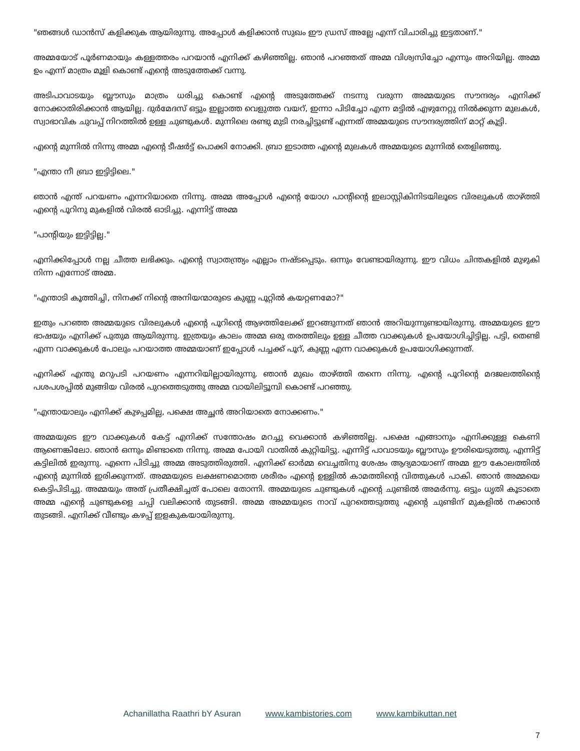"ഞങ്ങൾ ഡാൻസ് കളിക്കുക ആയിരുന്നു. അപ്പോൾ കളിക്കാൻ സുഖം ഈ ഡ്രസ് അല്ലേ എന്ന് വിചാരിച്ചു ഇട്ടതാണ്."
അമ്മയോട് പൂർണമായും കള്ളത്തരം പറയാൻ എനിക്ക് കഴിഞ്ഞില്ല. ഞാൻ പറഞ്ഞത് അമ്മ വിശ്വസിച്ചോ എന്നും അറിയില്ല. അമ്മ ഉം എന്ന് മാത്രം മൂളി കൊണ്ട് എന്റെ അടുത്തേക്ക് വന്നു.
അടിപാവാടയും ബ്ലൗസും മാത്രം ധരിച്ചു കൊണ്ട് എന്റെ അടുത്തേക്ക് നടന്നു വരുന്ന അമ്മയുടെ സൗന്ദര്യം എനിക്ക് നോക്കാതിരിക്കാൻ ആയില്ല. ദുർമേദസ് ഒട്ടും ഇല്ലാത്ത വെളുത്ത വയറ്, ഇന്നാ പിടിച്ചോ എന്ന മട്ടിൽ എഴുനേറ്റു നിൽക്കുന്ന മുലകൾ, സ്വാഭാവിക ചുവപ്പ് നിറത്തിൽ ഉള്ള ചുണ്ടുകൾ. മുന്നിലെ രണ്ടു മുടി നരച്ചിട്ടുണ്ട് എന്നത് അമ്മയുടെ സൗന്ദര്യത്തിന് മാറ്റ് കൂട്ടി.
എന്റെ മുന്നിൽ നിന്നു അമ്മ എന്റെ ടീഷർട്ട് പൊക്കി നോക്കി. ബ്രാ ഇടാത്ത എന്റെ മുലകൾ അമ്മയുടെ മുന്നിൽ തെളിഞ്ഞു.
"എന്താ നീ ബ്രാ ഇട്ടിട്ടിലെ."
ഞാൻ എന്ത് പറയണം എന്നറിയാതെ നിന്നു. അമ്മ അപ്പോൾ എന്റെ യോഗ പാന്റിന്റെ ഇലാസ്റ്റികിനിടയിലൂടെ വിരലുകൾ താഴ്ത്തി എന്റെ പൂറിനു മുകളിൽ വിരൽ ഓടിച്ചു. എന്നിട്ട് അമ്മ
"പാന്റിയും ഇട്ടിട്ടില്ല."
എനിക്കിപ്പോൾ നല്ല ചീത്ത ലഭിക്കും. എന്റെ സ്വാതന്ത്ര്യം എല്ലാം നഷ്ടപ്പെടും. ഒന്നും വേണ്ടായിരുന്നു. ഈ വിധം ചിന്തകളിൽ മുഴുകി നിന്ന എന്നോട് അമ്മ.
"എന്താടി കൂത്തിച്ചി, നിനക്ക് നിന്റെ അനിയന്മാരുടെ കുണ്ണ പൂറ്റിൽ കയറ്റണമോ?"
ഇതും പറഞ്ഞ അമ്മയുടെ വിരലുകൾ എന്റെ പൂറിന്റെ ആഴത്തിലേക്ക് ഇറങ്ങുന്നത് ഞാൻ അറിയുന്നുണ്ടായിരുന്നു. അമ്മയുടെ ഈ ഭാഷയും എനിക്ക് പുതുമ ആയിരുന്നു. ഇത്രയും കാലം അമ്മ ഒരു തരത്തിലും ഉള്ള ചീത്ത വാക്കുകൾ ഉപയോഗിച്ചിട്ടില്ല. പട്ടി, തെണ്ടി എന്ന വാക്കുകൾ പോലും പറയാത്ത അമ്മയാണ് ഇപ്പോൾ പച്ചക്ക് പൂറ്, കുണ്ണ എന്ന വാക്കുകൾ ഉപയോഗിക്കുന്നത്.
എനിക്ക് എന്തു മറുപടി പറയണം എന്നറിയില്ലായിരുന്നു. ഞാൻ മുഖം താഴ്ത്തി തന്നെ നിന്നു. എന്റെ പൂറിന്റെ മദജലത്തിന്റെ പശപശപ്പിൽ മുങ്ങിയ വിരൽ പുറത്തെടുത്തു അമ്മ വായിലിട്ടൂമ്പി കൊണ്ട് പറഞ്ഞു.
"എന്തായാലും എനിക്ക് കുഴപ്പമില്ല, പക്ഷെ അച്ഛൻ അറിയാതെ നോക്കണം."
അമ്മയുടെ ഈ വാക്കുകൾ കേട്ട് എനിക്ക് സന്തോഷം മറച്ചു വെക്കാൻ കഴിഞ്ഞില്ല. പക്ഷെ എങ്ങാനും എനിക്കുള്ള കെണി ആണെങ്കിലോ. ഞാൻ ഒന്നും മിണ്ടാതെ നിന്നു. അമ്മ പോയി വാതിൽ കുറ്റിയിട്ടു. എന്നിട്ട് പാവാടയും ബ്ലൗസും ഊരിയെടുത്തു. എന്നിട്ട് കട്ടിലിൽ ഇരുന്നു. എന്നെ പിടിച്ചു അമ്മ അടുത്തിരുത്തി. എനിക്ക് ഓർമ്മ വെച്ചതിനു ശേഷം ആദ്യമായാണ് അമ്മ ഈ കോലത്തിൽ എന്റെ മുന്നിൽ ഇരിക്കുന്നത്. അമ്മയുടെ ലക്ഷണമൊത്ത ശരീരം എന്റെ ഉള്ളിൽ കാമത്തിന്റെ വിത്തുകൾ പാകി. ഞാൻ അമ്മയെ കെട്ടിപിടിച്ചു. അമ്മയും അത് പ്രതീക്ഷിച്ചത് പോലെ തോന്നി. അമ്മയുടെ ചുണ്ടുകൾ എന്റെ ചുണ്ടിൽ അമർന്നു. ഒട്ടും ധൃതി കൂടാതെ അമ്മ എന്റെ ചുണ്ടുകളെ ചപ്പി വലിക്കാൻ തുടങ്ങി. അമ്മ അമ്മയുടെ നാവ് പുറത്തെടുത്തു എന്റെ ചുണ്ടിന് മുകളിൽ നക്കാൻ തുടങ്ങി. എനിക്ക് വീണ്ടും കഴപ്പ് ഇളകുകയായിരുന്നു.
Achanillatha Raathri bY Asuran www.kambistories.com www.kambikuttan.net
7